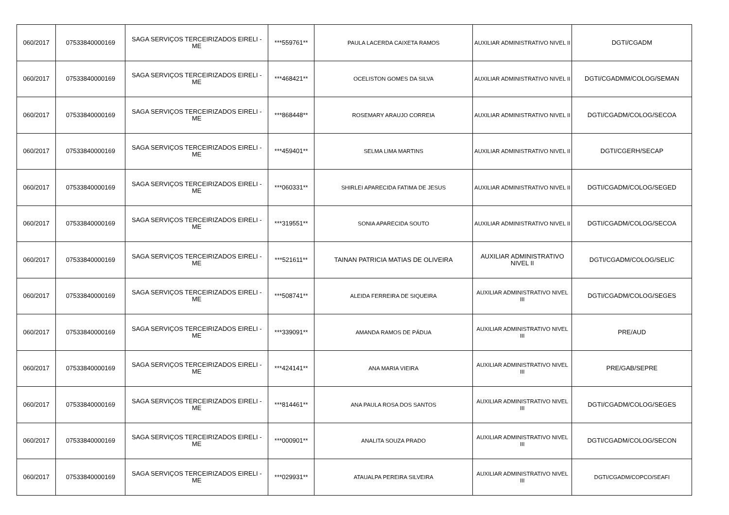| 060/2017 | 07533840000169 | SAGA SERVIÇOS TERCEIRIZADOS EIRELI - ME | ***559761** | PAULA LACERDA CAIXETA RAMOS | AUXILIAR ADMINISTRATIVO NIVEL II | DGTI/CGADM |
| 060/2017 | 07533840000169 | SAGA SERVIÇOS TERCEIRIZADOS EIRELI - ME | ***468421** | OCELISTON GOMES DA SILVA | AUXILIAR ADMINISTRATIVO NIVEL II | DGTI/CGADMM/COLOG/SEMAN |
| 060/2017 | 07533840000169 | SAGA SERVIÇOS TERCEIRIZADOS EIRELI - ME | ***868448** | ROSEMARY ARAUJO CORREIA | AUXILIAR ADMINISTRATIVO NIVEL II | DGTI/CGADM/COLOG/SECOA |
| 060/2017 | 07533840000169 | SAGA SERVIÇOS TERCEIRIZADOS EIRELI - ME | ***459401** | SELMA LIMA MARTINS | AUXILIAR ADMINISTRATIVO NIVEL II | DGTI/CGERH/SECAP |
| 060/2017 | 07533840000169 | SAGA SERVIÇOS TERCEIRIZADOS EIRELI - ME | ***060331** | SHIRLEI APARECIDA FATIMA DE JESUS | AUXILIAR ADMINISTRATIVO NIVEL II | DGTI/CGADM/COLOG/SEGED |
| 060/2017 | 07533840000169 | SAGA SERVIÇOS TERCEIRIZADOS EIRELI - ME | ***319551** | SONIA APARECIDA SOUTO | AUXILIAR ADMINISTRATIVO NIVEL II | DGTI/CGADM/COLOG/SECOA |
| 060/2017 | 07533840000169 | SAGA SERVIÇOS TERCEIRIZADOS EIRELI - ME | ***521611** | TAINAN PATRICIA MATIAS DE OLIVEIRA | AUXILIAR ADMINISTRATIVO NIVEL II | DGTI/CGADM/COLOG/SELIC |
| 060/2017 | 07533840000169 | SAGA SERVIÇOS TERCEIRIZADOS EIRELI - ME | ***508741** | ALEIDA FERREIRA DE SIQUEIRA | AUXILIAR ADMINISTRATIVO NIVEL III | DGTI/CGADM/COLOG/SEGES |
| 060/2017 | 07533840000169 | SAGA SERVIÇOS TERCEIRIZADOS EIRELI - ME | ***339091** | AMANDA RAMOS DE PÁDUA | AUXILIAR ADMINISTRATIVO NIVEL III | PRE/AUD |
| 060/2017 | 07533840000169 | SAGA SERVIÇOS TERCEIRIZADOS EIRELI - ME | ***424141** | ANA MARIA VIEIRA | AUXILIAR ADMINISTRATIVO NIVEL III | PRE/GAB/SEPRE |
| 060/2017 | 07533840000169 | SAGA SERVIÇOS TERCEIRIZADOS EIRELI - ME | ***814461** | ANA PAULA ROSA DOS SANTOS | AUXILIAR ADMINISTRATIVO NIVEL III | DGTI/CGADM/COLOG/SEGES |
| 060/2017 | 07533840000169 | SAGA SERVIÇOS TERCEIRIZADOS EIRELI - ME | ***000901** | ANALITA SOUZA PRADO | AUXILIAR ADMINISTRATIVO NIVEL III | DGTI/CGADM/COLOG/SECON |
| 060/2017 | 07533840000169 | SAGA SERVIÇOS TERCEIRIZADOS EIRELI - ME | ***029931** | ATAUALPA PEREIRA SILVEIRA | AUXILIAR ADMINISTRATIVO NIVEL III | DGTI/CGADM/COPCO/SEAFI |